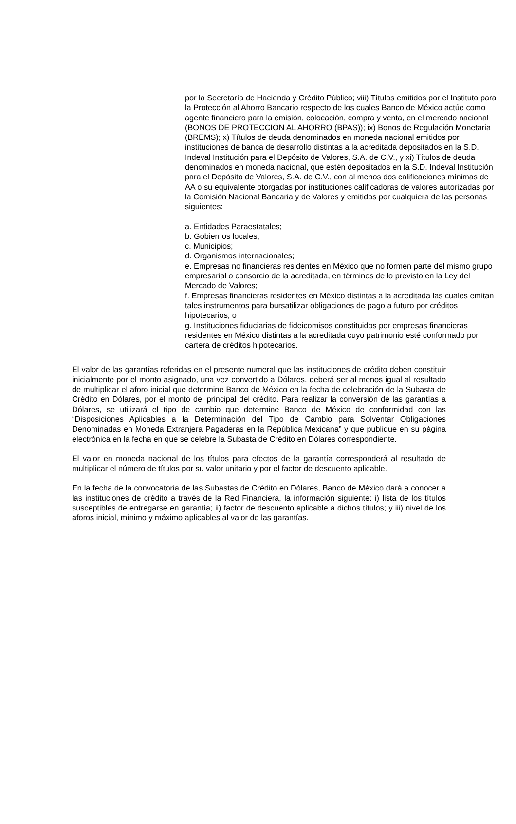por la Secretaría de Hacienda y Crédito Público; viii) Títulos emitidos por el Instituto para la Protección al Ahorro Bancario respecto de los cuales Banco de México actúe como agente financiero para la emisión, colocación, compra y venta, en el mercado nacional (BONOS DE PROTECCIÓN AL AHORRO (BPAS)); ix) Bonos de Regulación Monetaria (BREMS); x) Títulos de deuda denominados en moneda nacional emitidos por instituciones de banca de desarrollo distintas a la acreditada depositados en la S.D. Indeval Institución para el Depósito de Valores, S.A. de C.V., y xi) Títulos de deuda denominados en moneda nacional, que estén depositados en la S.D. Indeval Institución para el Depósito de Valores, S.A. de C.V., con al menos dos calificaciones mínimas de AA o su equivalente otorgadas por instituciones calificadoras de valores autorizadas por la Comisión Nacional Bancaria y de Valores y emitidos por cualquiera de las personas siguientes:
a. Entidades Paraestatales;
b. Gobiernos locales;
c. Municipios;
d. Organismos internacionales;
e. Empresas no financieras residentes en México que no formen parte del mismo grupo empresarial o consorcio de la acreditada, en términos de lo previsto en la Ley del Mercado de Valores;
f. Empresas financieras residentes en México distintas a la acreditada las cuales emitan tales instrumentos para bursatilizar obligaciones de pago a futuro por créditos hipotecarios, o
g. Instituciones fiduciarias de fideicomisos constituidos por empresas financieras residentes en México distintas a la acreditada cuyo patrimonio esté conformado por cartera de créditos hipotecarios.
El valor de las garantías referidas en el presente numeral que las instituciones de crédito deben constituir inicialmente por el monto asignado, una vez convertido a Dólares, deberá ser al menos igual al resultado de multiplicar el aforo inicial que determine Banco de México en la fecha de celebración de la Subasta de Crédito en Dólares, por el monto del principal del crédito. Para realizar la conversión de las garantías a Dólares, se utilizará el tipo de cambio que determine Banco de México de conformidad con las “Disposiciones Aplicables a la Determinación del Tipo de Cambio para Solventar Obligaciones Denominadas en Moneda Extranjera Pagaderas en la República Mexicana” y que publique en su página electrónica en la fecha en que se celebre la Subasta de Crédito en Dólares correspondiente.
El valor en moneda nacional de los títulos para efectos de la garantía corresponderá al resultado de multiplicar el número de títulos por su valor unitario y por el factor de descuento aplicable.
En la fecha de la convocatoria de las Subastas de Crédito en Dólares, Banco de México dará a conocer a las instituciones de crédito a través de la Red Financiera, la información siguiente: i) lista de los títulos susceptibles de entregarse en garantía; ii) factor de descuento aplicable a dichos títulos; y iii) nivel de los aforos inicial, mínimo y máximo aplicables al valor de las garantías.